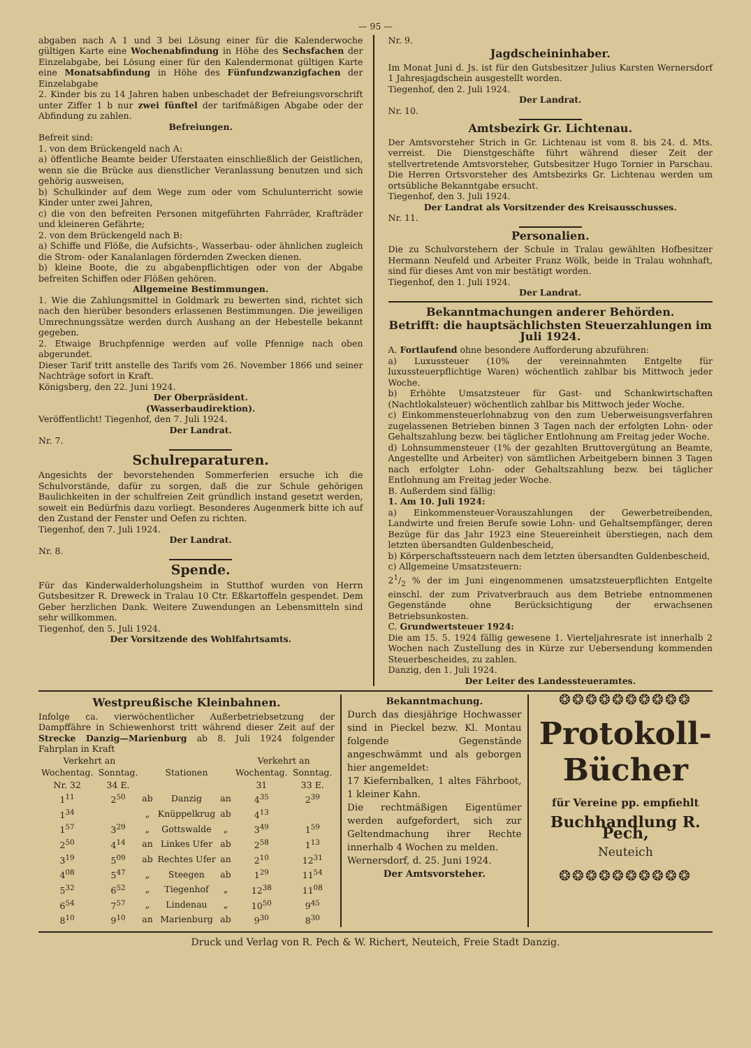— 95 —
abgaben nach A 1 und 3 bei Lösung einer für die Kalenderwoche gültigen Karte eine Wochenabfindung in Höhe des Sechsfachen der Einzelabgabe, bei Lösung einer für den Kalendermonat gültigen Karte eine Monatsabfindung in Höhe des Fünfundzwanzigfachen der Einzelabgabe
2. Kinder bis zu 14 Jahren haben unbeschadet der Befreiungsvorschrift unter Ziffer 1 b nur zwei fünftel der tarifmäßigen Abgabe oder der Abfindung zu zahlen.
Befreiungen.
Befreit sind:
1. von dem Brückengeld nach A:
a) öffentliche Beamte beider Uferstaaten einschließlich der Geistlichen, wenn sie die Brücke aus dienstlicher Veranlassung benutzen und sich gehörig ausweisen,
b) Schulkinder auf dem Wege zum oder vom Schulunterricht sowie Kinder unter zwei Jahren,
c) die von den befreiten Personen mitgeführten Fahrräder, Krafträder und kleineren Gefährte;
2. von dem Brückengeld nach B:
a) Schiffe und Flöße, die Aufsichts-, Wasserbau- oder ähnlichen zugleich die Strom- oder Kanalanlagen fördernden Zwecken dienen.
b) kleine Boote, die zu abgabenpflichtigen oder von der Abgabe befreiten Schiffen oder Flößen gehören.
Allgemeine Bestimmungen.
1. Wie die Zahlungsmittel in Goldmark zu bewerten sind, richtet sich nach den hierüber besonders erlassenen Bestimmungen. Die jeweiligen Umrechnungssätze werden durch Aushang an der Hebestelle bekannt gegeben.
2. Etwaige Bruchpfennige werden auf volle Pfennige nach oben abgerundet.
Dieser Tarif tritt anstelle des Tarifs vom 26. November 1866 und seiner Nachträge sofort in Kraft.
Königsberg, den 22. Juni 1924.
Der Oberpräsident.
(Wasserbaudirektion).
Veröffentlicht! Tiegenhof, den 7. Juli 1924.
Der Landrat.
Nr. 7.
Schulreparaturen.
Angesichts der bevorstehenden Sommerferien ersuche ich die Schulvorstände, dafür zu sorgen, daß die zur Schule gehörigen Baulichkeiten in der schulfreien Zeit gründlich instand gesetzt werden, soweit ein Bedürfnis dazu vorliegt. Besonderes Augenmerk bitte ich auf den Zustand der Fenster und Oefen zu richten.
Tiegenhof, den 7. Juli 1924.
Der Landrat.
Nr. 8.
Spende.
Für das Kinderwalderholungsheim in Stutthof wurden von Herrn Gutsbesitzer R. Dreweck in Tralau 10 Ctr. Eßkartoffeln gespendet. Dem Geber herzlichen Dank. Weitere Zuwendungen an Lebensmitteln sind sehr willkommen.
Tiegenhof, den 5. Juli 1924.
Der Vorsitzende des Wohlfahrtsamts.
Nr. 9.
Jagdscheininhaber.
Im Monat Juni d. Js. ist für den Gutsbesitzer Julius Karsten Wernersdorf 1 Jahresjagdschein ausgestellt worden.
Tiegenhof, den 2. Juli 1924.
Der Landrat.
Nr. 10.
Amtsbezirk Gr. Lichtenau.
Der Amtsvorsteher Strich in Gr. Lichtenau ist vom 8. bis 24. d. Mts. verreist. Die Dienstgeschäfte führt während dieser Zeit der stellvertretende Amtsvorsteher, Gutsbesitzer Hugo Tornier in Parschau. Die Herren Ortsvorsteher des Amtsbezirks Gr. Lichtenau werden um ortsübliche Bekanntgabe ersucht.
Tiegenhof, den 3. Juli 1924.
Der Landrat als Vorsitzender des Kreisausschusses.
Nr. 11.
Personalien.
Die zu Schulvorstehern der Schule in Tralau gewählten Hofbesitzer Hermann Neufeld und Arbeiter Franz Wölk, beide in Tralau wohnhaft, sind für dieses Amt von mir bestätigt worden.
Tiegenhof, den 1. Juli 1924.
Der Landrat.
Bekanntmachungen anderer Behörden.
Betrifft: die hauptsächlichsten Steuerzahlungen im Juli 1924.
A. Fortlaufend ohne besondere Aufforderung abzuführen:
a) Luxussteuer (10% der vereinnahmten Entgelte für luxussteuerpflichtige Waren) wöchentlich zahlbar bis Mittwoch jeder Woche.
b) Erhöhte Umsatzsteuer für Gast- und Schankwirtschaften (Nachtlokalsteuer) wöchentlich zahlbar bis Mittwoch jeder Woche.
c) Einkommensteuerlohnabzug von den zum Ueberweisungsverfahren zugelassenen Betrieben binnen 3 Tagen nach der erfolgten Lohn- oder Gehaltszahlung bezw. bei täglicher Entlohnung am Freitag jeder Woche.
d) Lohnsummensteuer (1% der gezahlten Bruttovergütung an Beamte, Angestellte und Arbeiter) von sämtlichen Arbeitgebern binnen 3 Tagen nach erfolgter Lohn- oder Gehaltszahlung bezw. bei täglicher Entlohnung am Freitag jeder Woche.
B. Außerdem sind fällig:
1. Am 10. Juli 1924:
a) Einkommensteuer-Vorauszahlungen der Gewerbetreibenden, Landwirte und freien Berufe sowie Lohn- und Gehaltsempfänger, deren Bezüge für das Jahr 1923 eine Steuereinheit überstiegen, nach dem letzten übersandten Guldenbescheid,
b) Körperschaftssteuern nach dem letzten übersandten Guldenbescheid,
c) Allgemeine Umsatzsteuern:
21/2 % der im Juni eingenommenen umsatzsteuerpflichten Entgelte einschl. der zum Privatverbrauch aus dem Betriebe entnommenen Gegenstände ohne Berücksichtigung der erwachsenen Betriebsunkosten.
C. Grundwertsteuer 1924:
Die am 15. 5. 1924 fällig gewesene 1. Vierteljahresrate ist innerhalb 2 Wochen nach Zustellung des in Kürze zur Uebersendung kommenden Steuerbescheides, zu zahlen.
Danzig, den 1. Juli 1924.
Der Leiter des Landessteueramtes.
Westpreußische Kleinbahnen.
Infolge ca. vierwöchentlicher Außerbetriebsetzung der Dampffähre in Schiewenhorst tritt während dieser Zeit auf der Strecke Danzig—Marienburg ab 8. Juli 1924 folgender Fahrplan in Kraft
| Verkehrt an | | | | | Verkehrt an | |
| --- | --- | --- | --- | --- | --- | --- |
| Wochentag. | Sonntag. | | Stationen | | Wochentag. | Sonntag. |
| Nr. 32 | 34 E. | | | | 31 | 33 E. |
| 1<sup>11</sup> | 2<sup>50</sup> | ab | Danzig | an | 4<sup>35</sup> | 2<sup>39</sup> |
| 1<sup>34</sup> | | „ | Knüppelkrug | ab | 4<sup>13</sup> | |
| 1<sup>57</sup> | 3<sup>29</sup> | „ | Gottswalde | „ | 3<sup>49</sup> | 1<sup>59</sup> |
| 2<sup>50</sup> | 4<sup>14</sup> | an | Linkes Ufer | ab | 2<sup>58</sup> | 1<sup>13</sup> |
| 3<sup>19</sup> | 5<sup>09</sup> | ab | Rechtes Ufer | an | 2<sup>10</sup> | 12<sup>31</sup> |
| 4<sup>08</sup> | 5<sup>47</sup> | „ | Steegen | ab | 1<sup>29</sup> | 11<sup>54</sup> |
| 5<sup>32</sup> | 6<sup>52</sup> | „ | Tiegenhof | „ | 12<sup>38</sup> | 11<sup>08</sup> |
| 6<sup>54</sup> | 7<sup>57</sup> | „ | Lindenau | „ | 10<sup>50</sup> | 9<sup>45</sup> |
| 8<sup>10</sup> | 9<sup>10</sup> | an | Marienburg | ab | 9<sup>30</sup> | 8<sup>30</sup> |
Bekanntmachung.
Durch das diesjährige Hochwasser sind in Pieckel bezw. Kl. Montau folgende Gegenstände angeschwämmt und als geborgen hier angemeldet:
17 Kiefernbalken, 1 altes Fährboot, 1 kleiner Kahn.
Die rechtmäßigen Eigentümer werden aufgefordert, sich zur Geltendmachung ihrer Rechte innerhalb 4 Wochen zu melden.
Wernersdorf, d. 25. Juni 1924.
Der Amtsvorsteher.
❂❂❂❂❂❂❂❂❂❂
Protokoll-
Bücher
für Vereine pp. empfiehlt
Buchhandlung R. Pech,
Neuteich
❂❂❂❂❂❂❂❂❂❂
Druck und Verlag von R. Pech & W. Richert, Neuteich, Freie Stadt Danzig.